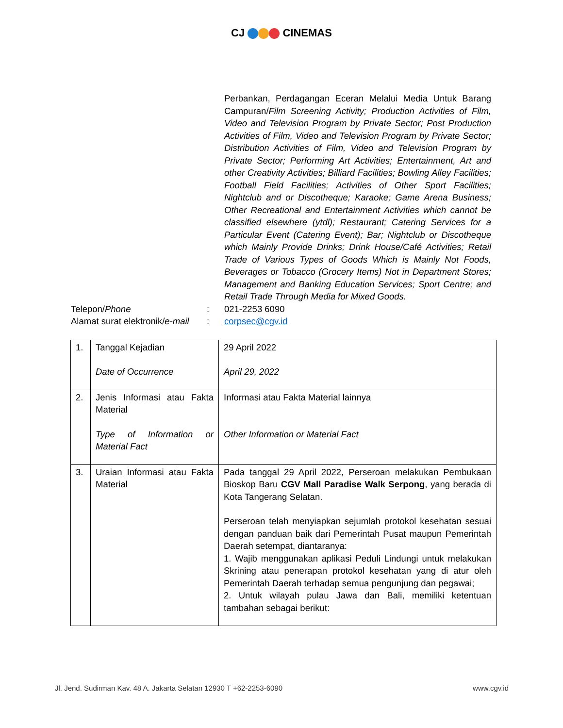CJ CINEMAS
Perbankan, Perdagangan Eceran Melalui Media Untuk Barang Campuran/Film Screening Activity; Production Activities of Film, Video and Television Program by Private Sector; Post Production Activities of Film, Video and Television Program by Private Sector; Distribution Activities of Film, Video and Television Program by Private Sector; Performing Art Activities; Entertainment, Art and other Creativity Activities; Billiard Facilities; Bowling Alley Facilities; Football Field Facilities; Activities of Other Sport Facilities; Nightclub and or Discotheque; Karaoke; Game Arena Business; Other Recreational and Entertainment Activities which cannot be classified elsewhere (ytdl); Restaurant; Catering Services for a Particular Event (Catering Event); Bar; Nightclub or Discotheque which Mainly Provide Drinks; Drink House/Café Activities; Retail Trade of Various Types of Goods Which is Mainly Not Foods, Beverages or Tobacco (Grocery Items) Not in Department Stores; Management and Banking Education Services; Sport Centre; and Retail Trade Through Media for Mixed Goods.
Telepon/Phone : 021-2253 6090
Alamat surat elektronik/e-mail
: corpsec@cgv.id
| 1. | Tanggal Kejadian Date of Occurrence | 29 April 2022 April 29, 2022 |
| 2. | Jenis Informasi atau Fakta Material Type of Information or Material Fact | Informasi atau Fakta Material lainnya Other Information or Material Fact |
| 3. | Uraian Informasi atau Fakta Material | Pada tanggal 29 April 2022, Perseroan melakukan Pembukaan Bioskop Baru CGV Mall Paradise Walk Serpong , yang berada di Kota Tangerang Selatan. Perseroan telah menyiapkan sejumlah protokol kesehatan sesuai dengan panduan baik dari Pemerintah Pusat maupun Pemerintah Daerah setempat, diantaranya: 1. Wajib menggunakan aplikasi Peduli Lindungi untuk melakukan Skrining atau penerapan protokol kesehatan yang di atur oleh Pemerintah Daerah terhadap semua pengunjung dan pegawai; 2. Untuk wilayah pulau Jawa dan Bali, memiliki ketentuan tambahan sebagai berikut: |
Jl. Jend. Sudirman Kav. 48 A. Jakarta Selatan 12930 T +62-2253-6090 www.cgv.id